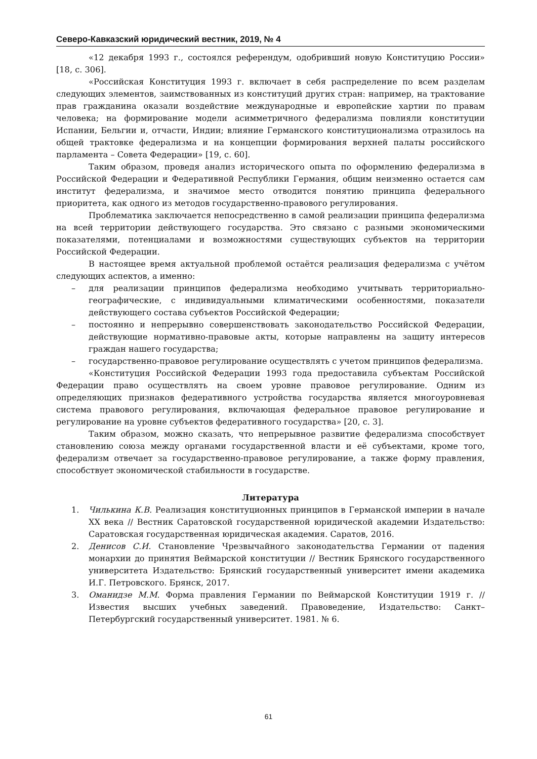Северо-Кавказский юридический вестник, 2019, № 4
«12 декабря 1993 г., состоялся референдум, одобривший новую Конституцию России» [18, с. 306].
«Российская Конституция 1993 г. включает в себя распределение по всем разделам следующих элементов, заимствованных из конституций других стран: например, на трактование прав гражданина оказали воздействие международные и европейские хартии по правам человека; на формирование модели асимметричного федерализма повлияли конституции Испании, Бельгии и, отчасти, Индии; влияние Германского конституционализма отразилось на общей трактовке федерализма и на концепции формирования верхней палаты российского парламента – Совета Федерации» [19, с. 60].
Таким образом, проведя анализ исторического опыта по оформлению федерализма в Российской Федерации и Федеративной Республики Германия, общим неизменно остается сам институт федерализма, и значимое место отводится понятию принципа федерального приоритета, как одного из методов государственно-правового регулирования.
Проблематика заключается непосредственно в самой реализации принципа федерализма на всей территории действующего государства. Это связано с разными экономическими показателями, потенциалами и возможностями существующих субъектов на территории Российской Федерации.
В настоящее время актуальной проблемой остаётся реализация федерализма с учётом следующих аспектов, а именно:
– для реализации принципов федерализма необходимо учитывать территориально-географические, с индивидуальными климатическими особенностями, показатели действующего состава субъектов Российской Федерации;
– постоянно и непрерывно совершенствовать законодательство Российской Федерации, действующие нормативно-правовые акты, которые направлены на защиту интересов граждан нашего государства;
– государственно-правовое регулирование осуществлять с учетом принципов федерализма.
«Конституция Российской Федерации 1993 года предоставила субъектам Российской Федерации право осуществлять на своем уровне правовое регулирование. Одним из определяющих признаков федеративного устройства государства является многоуровневая система правового регулирования, включающая федеральное правовое регулирование и регулирование на уровне субъектов федеративного государства» [20, с. 3].
Таким образом, можно сказать, что непрерывное развитие федерализма способствует становлению союза между органами государственной власти и её субъектами, кроме того, федерализм отвечает за государственно-правовое регулирование, а также форму правления, способствует экономической стабильности в государстве.
Литература
1. Чилькина К.В. Реализация конституционных принципов в Германской империи в начале XX века // Вестник Саратовской государственной юридической академии Издательство: Саратовская государственная юридическая академия. Саратов, 2016.
2. Денисов С.И. Становление Чрезвычайного законодательства Германии от падения монархии до принятия Веймарской конституции // Вестник Брянского государственного университета Издательство: Брянский государственный университет имени академика И.Г. Петровского. Брянск, 2017.
3. Оманидзе М.М. Форма правления Германии по Веймарской Конституции 1919 г. // Известия высших учебных заведений. Правоведение, Издательство: Санкт–Петербургский государственный университет. 1981. № 6.
61